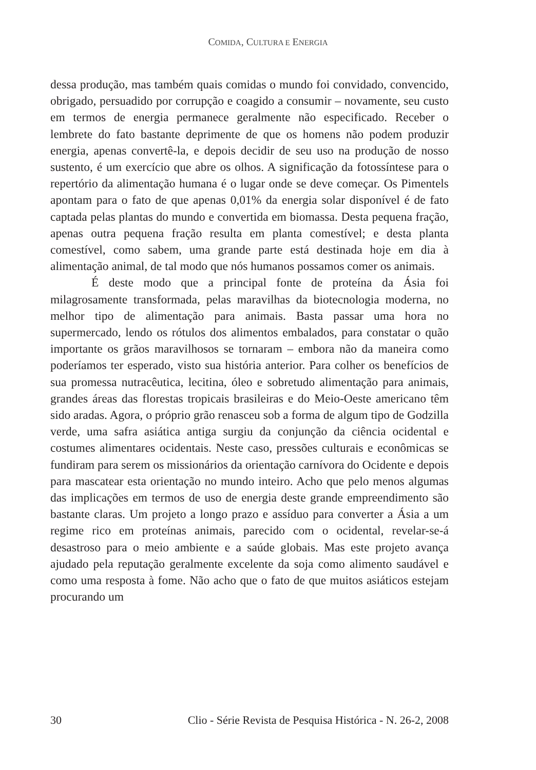COMIDA, CULTURA E ENERGIA
dessa produção, mas também quais comidas o mundo foi convidado, convencido, obrigado, persuadido por corrupção e coagido a consumir – novamente, seu custo em termos de energia permanece geralmente não especificado. Receber o lembrete do fato bastante deprimente de que os homens não podem produzir energia, apenas convertê-la, e depois decidir de seu uso na produção de nosso sustento, é um exercício que abre os olhos. A significação da fotossíntese para o repertório da alimentação humana é o lugar onde se deve começar. Os Pimentels apontam para o fato de que apenas 0,01% da energia solar disponível é de fato captada pelas plantas do mundo e convertida em biomassa. Desta pequena fração, apenas outra pequena fração resulta em planta comestível; e desta planta comestível, como sabem, uma grande parte está destinada hoje em dia à alimentação animal, de tal modo que nós humanos possamos comer os animais.
É deste modo que a principal fonte de proteína da Ásia foi milagrosamente transformada, pelas maravilhas da biotecnologia moderna, no melhor tipo de alimentação para animais. Basta passar uma hora no supermercado, lendo os rótulos dos alimentos embalados, para constatar o quão importante os grãos maravilhosos se tornaram – embora não da maneira como poderíamos ter esperado, visto sua história anterior. Para colher os benefícios de sua promessa nutracêutica, lecitina, óleo e sobretudo alimentação para animais, grandes áreas das florestas tropicais brasileiras e do Meio-Oeste americano têm sido aradas. Agora, o próprio grão renasceu sob a forma de algum tipo de Godzilla verde, uma safra asiática antiga surgiu da conjunção da ciência ocidental e costumes alimentares ocidentais. Neste caso, pressões culturais e econômicas se fundiram para serem os missionários da orientação carnívora do Ocidente e depois para mascatear esta orientação no mundo inteiro. Acho que pelo menos algumas das implicações em termos de uso de energia deste grande empreendimento são bastante claras. Um projeto a longo prazo e assíduo para converter a Ásia a um regime rico em proteínas animais, parecido com o ocidental, revelar-se-á desastroso para o meio ambiente e a saúde globais. Mas este projeto avança ajudado pela reputação geralmente excelente da soja como alimento saudável e como uma resposta à fome. Não acho que o fato de que muitos asiáticos estejam procurando um
30 Clio - Série Revista de Pesquisa Histórica - N. 26-2, 2008